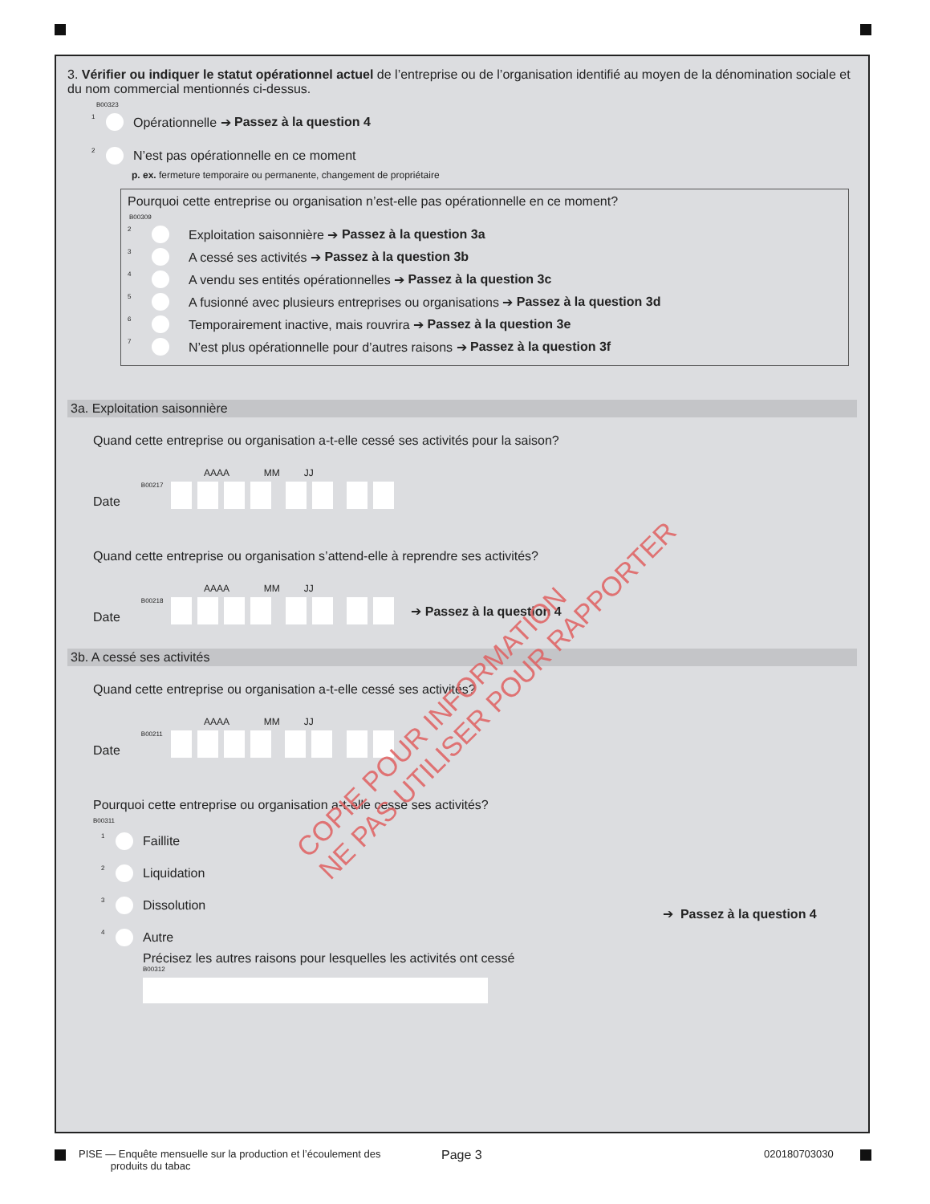3. Vérifier ou indiquer le statut opérationnel actuel de l’entreprise ou de l’organisation identifié au moyen de la dénomination sociale et du nom commercial mentionnés ci-dessus.
B00323
1 Opérationnelle ➔ Passez à la question 4
2 N’est pas opérationnelle en ce moment
p. ex. fermeture temporaire ou permanente, changement de propriétaire
Pourquoi cette entreprise ou organisation n’est-elle pas opérationnelle en ce moment?
B00309
2 Exploitation saisonnière ➔ Passez à la question 3a
3 A cessé ses activités ➔ Passez à la question 3b
4 A vendu ses entités opérationnelles ➔ Passez à la question 3c
5 A fusionné avec plusieurs entreprises ou organisations ➔ Passez à la question 3d
6 Temporairement inactive, mais rouvrira ➔ Passez à la question 3e
7 N’est plus opérationnelle pour d’autres raisons ➔ Passez à la question 3f
3a. Exploitation saisonnière
Quand cette entreprise ou organisation a-t-elle cessé ses activités pour la saison?
AAAA MM JJ
Date B00217
Quand cette entreprise ou organisation s’attend-elle à reprendre ses activités?
AAAA MM JJ
Date B00218
➔ Passez à la question 4
3b. A cessé ses activités
Quand cette entreprise ou organisation a-t-elle cessé ses activités?
AAAA MM JJ
Date B00211
Pourquoi cette entreprise ou organisation a-t-elle cessé ses activités?
B00311
1 Faillite
2 Liquidation
3 Dissolution
4 Autre
Précisez les autres raisons pour lesquelles les activités ont cessé
B00312
➔ Passez à la question 4
COPIE POUR INFORMATION
NE PAS UTILISER POUR RAPPORTER
PISE — Enquête mensuelle sur la production et l’écoulement des
produits du tabac
Page 3 020180703030